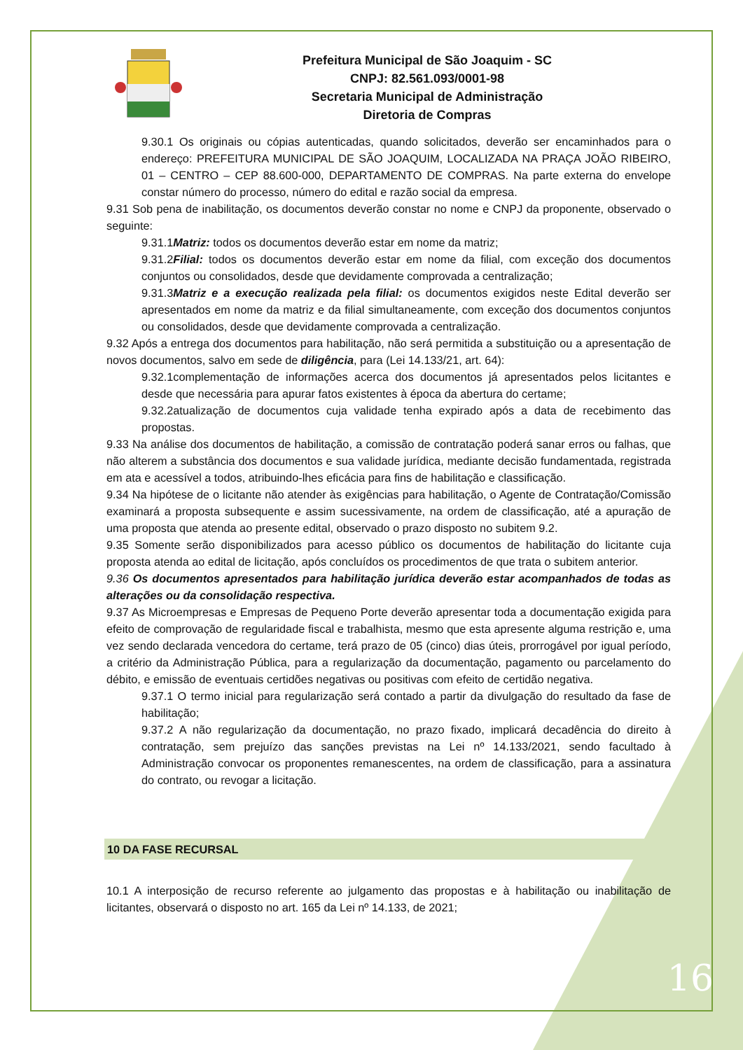Prefeitura Municipal de São Joaquim - SC
CNPJ: 82.561.093/0001-98
Secretaria Municipal de Administração
Diretoria de Compras
9.30.1 Os originais ou cópias autenticadas, quando solicitados, deverão ser encaminhados para o endereço: PREFEITURA MUNICIPAL DE SÃO JOAQUIM, LOCALIZADA NA PRAÇA JOÃO RIBEIRO, 01 – CENTRO – CEP 88.600-000, DEPARTAMENTO DE COMPRAS. Na parte externa do envelope constar número do processo, número do edital e razão social da empresa.
9.31 Sob pena de inabilitação, os documentos deverão constar no nome e CNPJ da proponente, observado o seguinte:
9.31.1Matriz: todos os documentos deverão estar em nome da matriz;
9.31.2Filial: todos os documentos deverão estar em nome da filial, com exceção dos documentos conjuntos ou consolidados, desde que devidamente comprovada a centralização;
9.31.3Matriz e a execução realizada pela filial: os documentos exigidos neste Edital deverão ser apresentados em nome da matriz e da filial simultaneamente, com exceção dos documentos conjuntos ou consolidados, desde que devidamente comprovada a centralização.
9.32 Após a entrega dos documentos para habilitação, não será permitida a substituição ou a apresentação de novos documentos, salvo em sede de diligência, para (Lei 14.133/21, art. 64):
9.32.1complementação de informações acerca dos documentos já apresentados pelos licitantes e desde que necessária para apurar fatos existentes à época da abertura do certame;
9.32.2atualização de documentos cuja validade tenha expirado após a data de recebimento das propostas.
9.33 Na análise dos documentos de habilitação, a comissão de contratação poderá sanar erros ou falhas, que não alterem a substância dos documentos e sua validade jurídica, mediante decisão fundamentada, registrada em ata e acessível a todos, atribuindo-lhes eficácia para fins de habilitação e classificação.
9.34 Na hipótese de o licitante não atender às exigências para habilitação, o Agente de Contratação/Comissão examinará a proposta subsequente e assim sucessivamente, na ordem de classificação, até a apuração de uma proposta que atenda ao presente edital, observado o prazo disposto no subitem 9.2.
9.35 Somente serão disponibilizados para acesso público os documentos de habilitação do licitante cuja proposta atenda ao edital de licitação, após concluídos os procedimentos de que trata o subitem anterior.
9.36 Os documentos apresentados para habilitação jurídica deverão estar acompanhados de todas as alterações ou da consolidação respectiva.
9.37 As Microempresas e Empresas de Pequeno Porte deverão apresentar toda a documentação exigida para efeito de comprovação de regularidade fiscal e trabalhista, mesmo que esta apresente alguma restrição e, uma vez sendo declarada vencedora do certame, terá prazo de 05 (cinco) dias úteis, prorrogável por igual período, a critério da Administração Pública, para a regularização da documentação, pagamento ou parcelamento do débito, e emissão de eventuais certidões negativas ou positivas com efeito de certidão negativa.
9.37.1 O termo inicial para regularização será contado a partir da divulgação do resultado da fase de habilitação;
9.37.2 A não regularização da documentação, no prazo fixado, implicará decadência do direito à contratação, sem prejuízo das sanções previstas na Lei nº 14.133/2021, sendo facultado à Administração convocar os proponentes remanescentes, na ordem de classificação, para a assinatura do contrato, ou revogar a licitação.
10 DA FASE RECURSAL
10.1 A interposição de recurso referente ao julgamento das propostas e à habilitação ou inabilitação de licitantes, observará o disposto no art. 165 da Lei nº 14.133, de 2021;
16